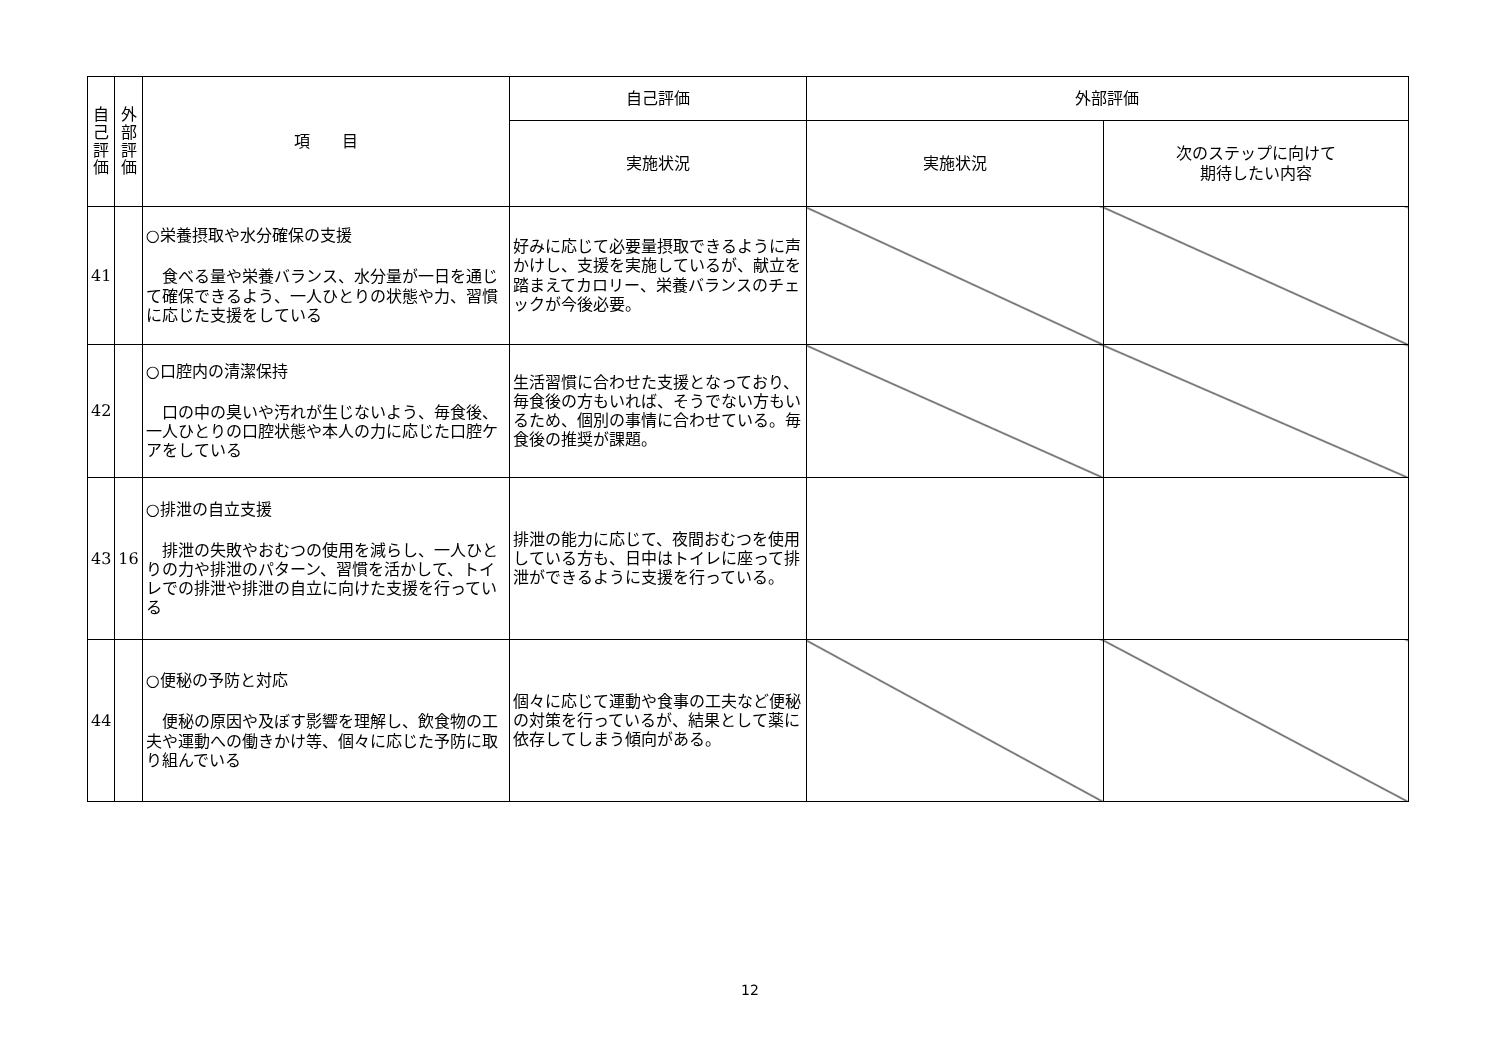| 自 己 評 価 | 外 部 評 価 | 項 目 | 自己評価 | 外部評価 | |
| --- | --- | --- | --- | --- | --- |
| | | | 実施状況 | 実施状況 | 次のステップに向けて 期待したい内容 |
| 41 | | ○栄養摂取や水分確保の支援 食べる量や栄養バランス、水分量が一日を通じて確保できるよう、一人ひとりの状態や力、習慣に応じた支援をしている | 好みに応じて必要量摂取できるように声かけし、支援を実施しているが、献立を踏まえてカロリー、栄養バランスのチェックが今後必要。 | | |
| 42 | | ○口腔内の清潔保持 口の中の臭いや汚れが生じないよう、毎食後、一人ひとりの口腔状態や本人の力に応じた口腔ケアをしている | 生活習慣に合わせた支援となっており、毎食後の方もいれば、そうでない方もいるため、個別の事情に合わせている。毎食後の推奨が課題。 | | |
| 43 | 16 | ○排泄の自立支援 排泄の失敗やおむつの使用を減らし、一人ひとりの力や排泄のパターン、習慣を活かして、トイレでの排泄や排泄の自立に向けた支援を行っている | 排泄の能力に応じて、夜間おむつを使用している方も、日中はトイレに座って排泄ができるように支援を行っている。 | | |
| 44 | | ○便秘の予防と対応 便秘の原因や及ぼす影響を理解し、飲食物の工夫や運動への働きかけ等、個々に応じた予防に取り組んでいる | 個々に応じて運動や食事の工夫など便秘の対策を行っているが、結果として薬に依存してしまう傾向がある。 | | |
12